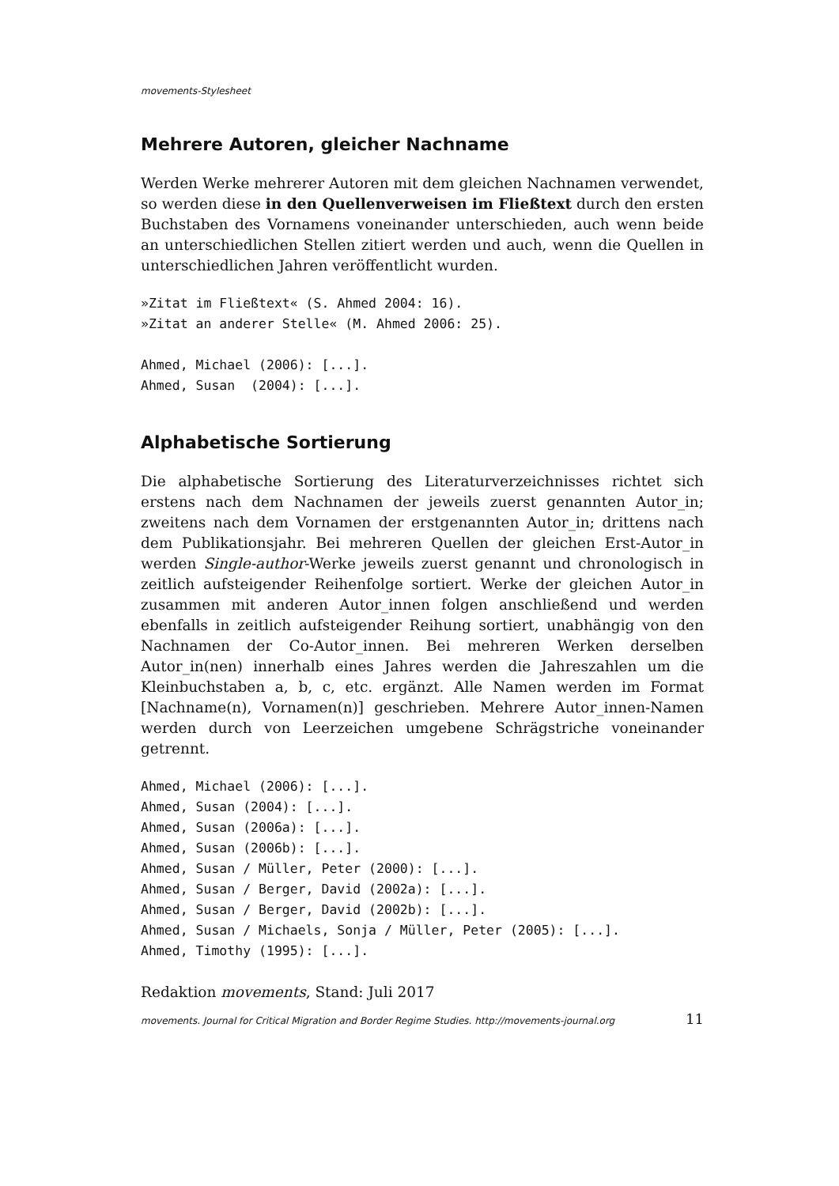movements-Stylesheet
Mehrere Autoren, gleicher Nachname
Werden Werke mehrerer Autoren mit dem gleichen Nachnamen verwendet, so werden diese in den Quellenverweisen im Fließtext durch den ersten Buchstaben des Vornamens voneinander unterschieden, auch wenn beide an unterschiedlichen Stellen zitiert werden und auch, wenn die Quellen in unterschiedlichen Jahren veröffentlicht wurden.
»Zitat im Fließtext« (S. Ahmed 2004: 16).
»Zitat an anderer Stelle« (M. Ahmed 2006: 25).
Ahmed, Michael (2006): [...].
Ahmed, Susan  (2004): [...].
Alphabetische Sortierung
Die alphabetische Sortierung des Literaturverzeichnisses richtet sich erstens nach dem Nachnamen der jeweils zuerst genannten Autor_in; zweitens nach dem Vornamen der erstgenannten Autor_in; drittens nach dem Publikationsjahr. Bei mehreren Quellen der gleichen Erst-Autor_in werden Single-author-Werke jeweils zuerst genannt und chronologisch in zeitlich aufsteigender Reihenfolge sortiert. Werke der gleichen Autor_in zusammen mit anderen Autor_innen folgen anschließend und werden ebenfalls in zeitlich aufsteigender Reihung sortiert, unabhängig von den Nachnamen der Co-Autor_innen. Bei mehreren Werken derselben Autor_in(nen) innerhalb eines Jahres werden die Jahreszahlen um die Kleinbuchstaben a, b, c, etc. ergänzt. Alle Namen werden im Format [Nachname(n), Vornamen(n)] geschrieben. Mehrere Autor_innen-Namen werden durch von Leerzeichen umgebene Schrägstriche voneinander getrennt.
Ahmed, Michael (2006): [...].
Ahmed, Susan (2004): [...].
Ahmed, Susan (2006a): [...].
Ahmed, Susan (2006b): [...].
Ahmed, Susan / Müller, Peter (2000): [...].
Ahmed, Susan / Berger, David (2002a): [...].
Ahmed, Susan / Berger, David (2002b): [...].
Ahmed, Susan / Michaels, Sonja / Müller, Peter (2005): [...].
Ahmed, Timothy (1995): [...].
Redaktion movements, Stand: Juli 2017
movements. Journal for Critical Migration and Border Regime Studies. http://movements-journal.org 11